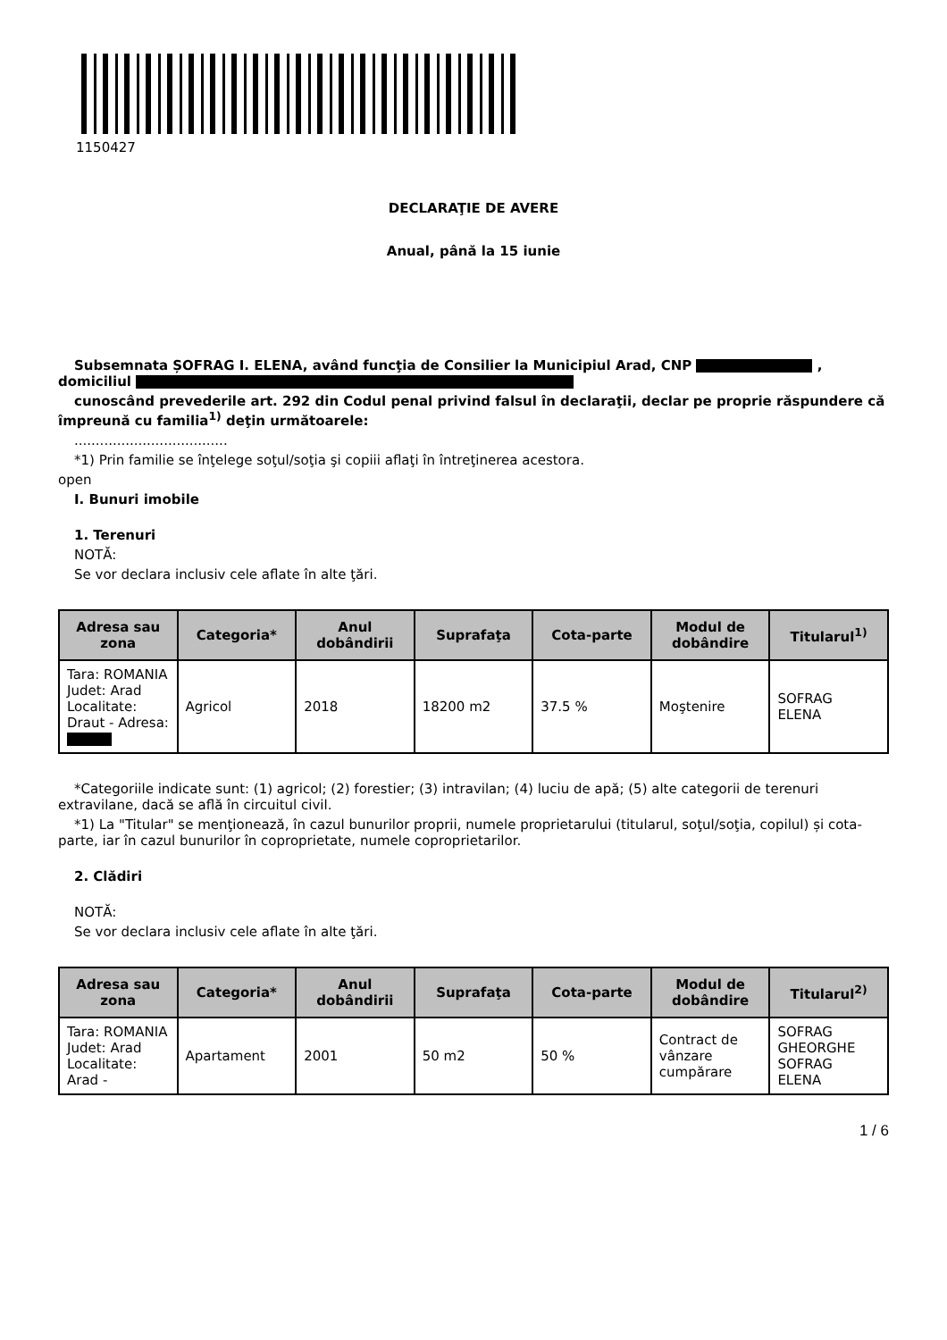1150427
DECLARAŢIE DE AVERE
Anual, până la 15 iunie
Subsemnata ȘOFRAG I. ELENA, având funcţia de Consilier la Municipiul Arad, CNP , domiciliul
cunoscând prevederile art. 292 din Codul penal privind falsul în declaraţii, declar pe proprie răspundere că împreună cu familia<sup>1)</sup> deţin următoarele:
....................................
*1) Prin familie se înţelege soţul/soţia şi copiii aflaţi în întreţinerea acestora.
open
I. Bunuri imobile
1. Terenuri
NOTĂ:
Se vor declara inclusiv cele aflate în alte ţări.
| Adresa sau zona | Categoria* | Anul dobândirii | Suprafaţa | Cota-parte | Modul de dobândire | Titularul<sup>1)</sup> |
| --- | --- | --- | --- | --- | --- | --- |
| Tara: ROMANIA Judet: Arad Localitate: Draut - Adresa: | Agricol | 2018 | 18200 m2 | 37.5 % | Moştenire | SOFRAG ELENA |
*Categoriile indicate sunt: (1) agricol; (2) forestier; (3) intravilan; (4) luciu de apă; (5) alte categorii de terenuri extravilane, dacă se află în circuitul civil.
*1) La "Titular" se menţionează, în cazul bunurilor proprii, numele proprietarului (titularul, soţul/soţia, copilul) și cota-parte, iar în cazul bunurilor în coproprietate, numele coproprietarilor.
2. Clădiri
NOTĂ:
Se vor declara inclusiv cele aflate în alte ţări.
| Adresa sau zona | Categoria* | Anul dobândirii | Suprafaţa | Cota-parte | Modul de dobândire | Titularul<sup>2)</sup> |
| --- | --- | --- | --- | --- | --- | --- |
| Tara: ROMANIA Judet: Arad Localitate: Arad - | Apartament | 2001 | 50 m2 | 50 % | Contract de vânzare cumpărare | SOFRAG GHEORGHE SOFRAG ELENA |
1 / 6